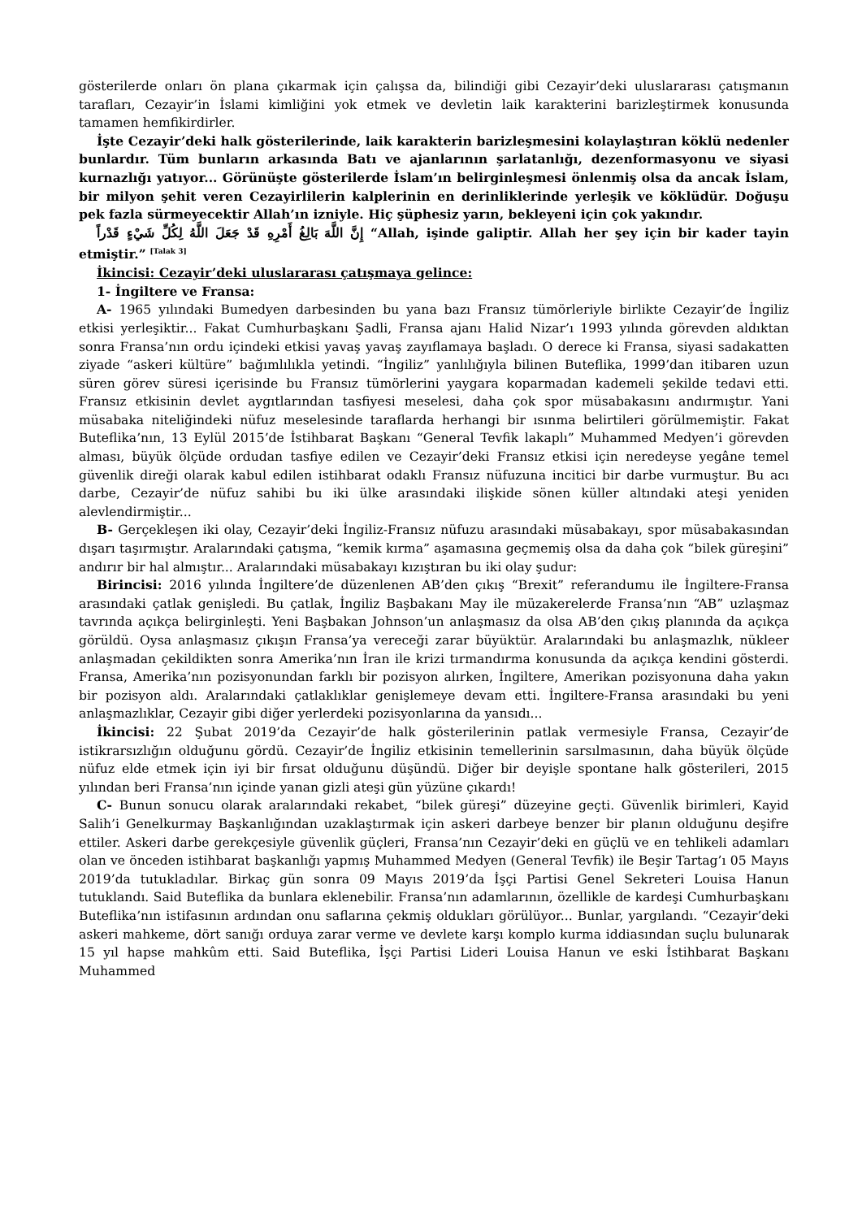gösterilerde onları ön plana çıkarmak için çalışsa da, bilindiği gibi Cezayir’deki uluslararası çatışmanın tarafları, Cezayir’in İslami kimliğini yok etmek ve devletin laik karakterini barizleştirmek konusunda tamamen hemfikirdirler.
İşte Cezayir’deki halk gösterilerinde, laik karakterin barizleşmesini kolaylaştıran köklü nedenler bunlardır. Tüm bunların arkasında Batı ve ajanlarının şarlatanlığı, dezenformasyonu ve siyasi kurnazlığı yatıyor... Görünüşte gösterilerde İslam’ın belirginleşmesi önlenmiş olsa da ancak İslam, bir milyon şehit veren Cezayirlilerin kalplerinin en derinliklerinde yerleşik ve köklüdür. Doğuşu pek fazla sürmeyecektir Allah’ın izniyle. Hiç şüphesiz yarın, bekleyeni için çok yakındır.
إِنَّ اللَّهَ بَالِغُ أَمْرِهِ قَدْ جَعَلَ اللَّهُ لِكُلِّ شَيْءٍ قَدْراً “Allah, işinde galiptir. Allah her şey için bir kader tayin etmiştir.” <sup>[Talak 3]</sup>
İkincisi: Cezayir’deki uluslararası çatışmaya gelince:
1- İngiltere ve Fransa:
A- 1965 yılındaki Bumedyen darbesinden bu yana bazı Fransız tümörleriyle birlikte Cezayir’de İngiliz etkisi yerleşiktir... Fakat Cumhurbaşkanı Şadli, Fransa ajanı Halid Nizar’ı 1993 yılında görevden aldıktan sonra Fransa’nın ordu içindeki etkisi yavaş yavaş zayıflamaya başladı. O derece ki Fransa, siyasi sadakatten ziyade “askeri kültüre” bağımlılıkla yetindi. “İngiliz” yanlılığıyla bilinen Buteflika, 1999’dan itibaren uzun süren görev süresi içerisinde bu Fransız tümörlerini yaygara koparmadan kademeli şekilde tedavi etti. Fransız etkisinin devlet aygıtlarından tasfiyesi meselesi, daha çok spor müsabakasını andırmıştır. Yani müsabaka niteliğindeki nüfuz meselesinde taraflarda herhangi bir ısınma belirtileri görülmemiştir. Fakat Buteflika’nın, 13 Eylül 2015’de İstihbarat Başkanı “General Tevfik lakaplı” Muhammed Medyen’i görevden alması, büyük ölçüde ordudan tasfiye edilen ve Cezayir’deki Fransız etkisi için neredeyse yegâne temel güvenlik direği olarak kabul edilen istihbarat odaklı Fransız nüfuzuna incitici bir darbe vurmuştur. Bu acı darbe, Cezayir’de nüfuz sahibi bu iki ülke arasındaki ilişkide sönen küller altındaki ateşi yeniden alevlendirmiştir...
B- Gerçekleşen iki olay, Cezayir’deki İngiliz-Fransız nüfuzu arasındaki müsabakayı, spor müsabakasından dışarı taşırmıştır. Aralarındaki çatışma, “kemik kırma” aşamasına geçmemiş olsa da daha çok “bilek güreşini” andırır bir hal almıştır... Aralarındaki müsabakayı kızıştıran bu iki olay şudur:
Birincisi: 2016 yılında İngiltere’de düzenlenen AB’den çıkış “Brexit” referandumu ile İngiltere-Fransa arasındaki çatlak genişledi. Bu çatlak, İngiliz Başbakanı May ile müzakerelerde Fransa’nın “AB” uzlaşmaz tavrında açıkça belirginleşti. Yeni Başbakan Johnson’un anlaşmasız da olsa AB’den çıkış planında da açıkça görüldü. Oysa anlaşmasız çıkışın Fransa’ya vereceği zarar büyüktür. Aralarındaki bu anlaşmazlık, nükleer anlaşmadan çekildikten sonra Amerika’nın İran ile krizi tırmandırma konusunda da açıkça kendini gösterdi. Fransa, Amerika’nın pozisyonundan farklı bir pozisyon alırken, İngiltere, Amerikan pozisyonuna daha yakın bir pozisyon aldı. Aralarındaki çatlaklıklar genişlemeye devam etti. İngiltere-Fransa arasındaki bu yeni anlaşmazlıklar, Cezayir gibi diğer yerlerdeki pozisyonlarına da yansıdı...
İkincisi: 22 Şubat 2019’da Cezayir’de halk gösterilerinin patlak vermesiyle Fransa, Cezayir’de istikrarsızlığın olduğunu gördü. Cezayir’de İngiliz etkisinin temellerinin sarsılmasının, daha büyük ölçüde nüfuz elde etmek için iyi bir fırsat olduğunu düşündü. Diğer bir deyişle spontane halk gösterileri, 2015 yılından beri Fransa’nın içinde yanan gizli ateşi gün yüzüne çıkardı!
C- Bunun sonucu olarak aralarındaki rekabet, “bilek güreşi” düzeyine geçti. Güvenlik birimleri, Kayid Salih’i Genelkurmay Başkanlığından uzaklaştırmak için askeri darbeye benzer bir planın olduğunu deşifre ettiler. Askeri darbe gerekçesiyle güvenlik güçleri, Fransa’nın Cezayir’deki en güçlü ve en tehlikeli adamları olan ve önceden istihbarat başkanlığı yapmış Muhammed Medyen (General Tevfik) ile Beşir Tartag’ı 05 Mayıs 2019’da tutukladılar. Birkaç gün sonra 09 Mayıs 2019’da İşçi Partisi Genel Sekreteri Louisa Hanun tutuklandı. Said Buteflika da bunlara eklenebilir. Fransa’nın adamlarının, özellikle de kardeşi Cumhurbaşkanı Buteflika’nın istifasının ardından onu saflarına çekmiş oldukları görülüyor... Bunlar, yargılandı. “Cezayir’deki askeri mahkeme, dört sanığı orduya zarar verme ve devlete karşı komplo kurma iddiasından suçlu bulunarak 15 yıl hapse mahkûm etti. Said Buteflika, İşçi Partisi Lideri Louisa Hanun ve eski İstihbarat Başkanı Muhammed